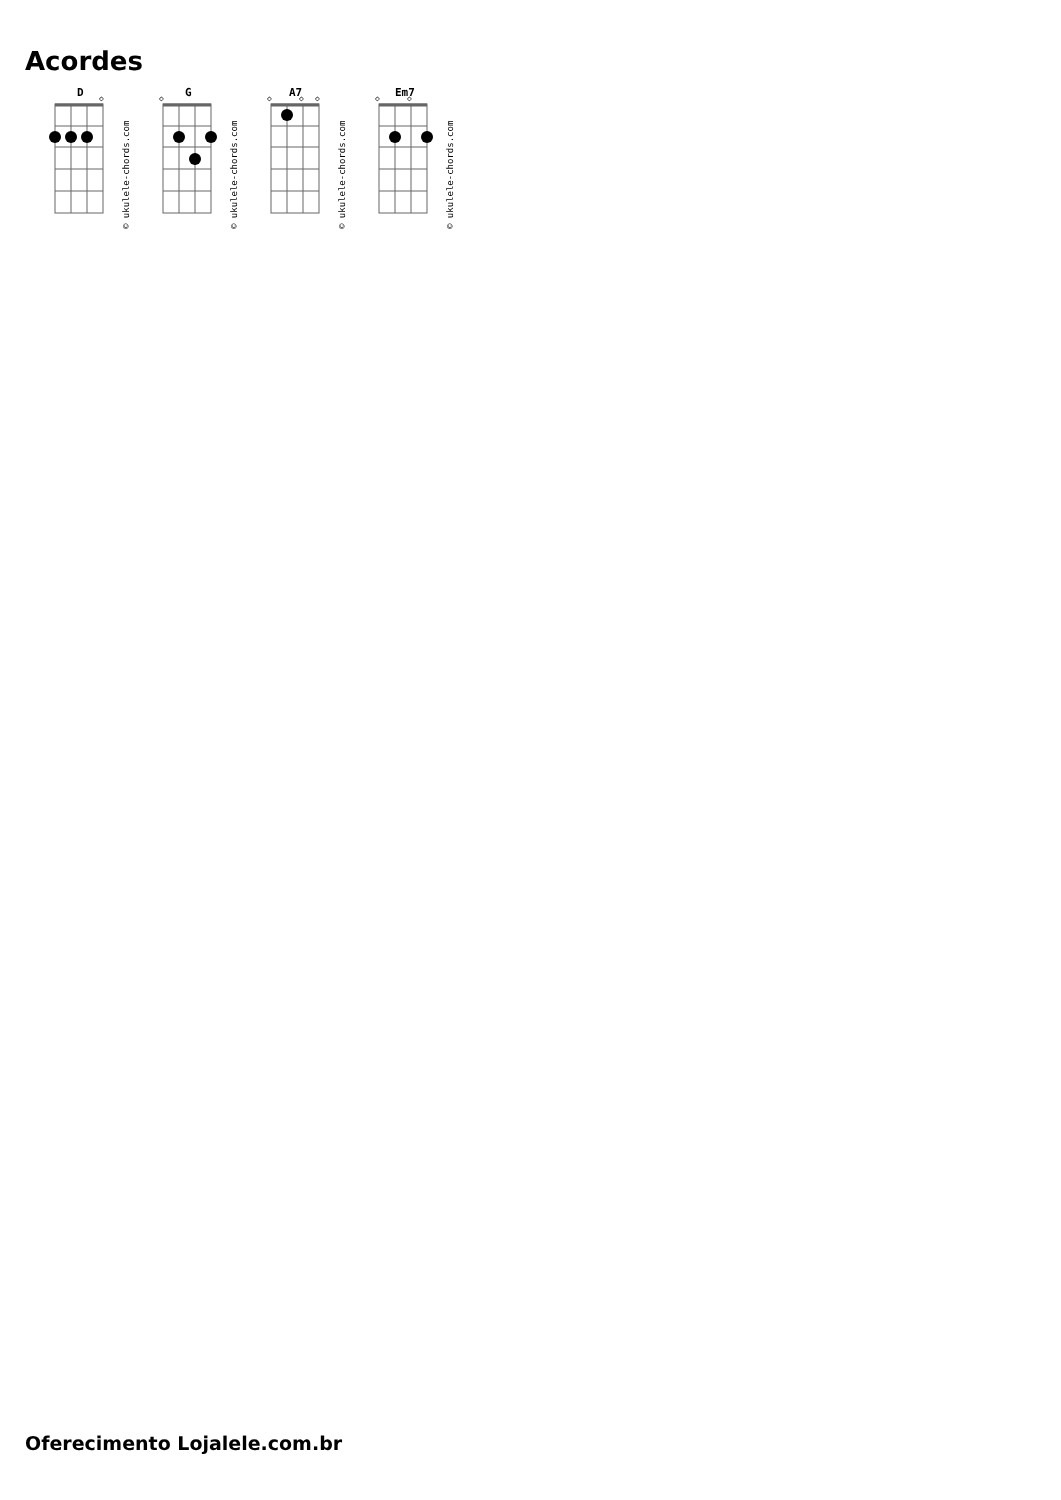Acordes
D
◇
© ukulele-chords.com
G
◇
© ukulele-chords.com
A7
◇
◇
◇
© ukulele-chords.com
Em7
◇
◇
© ukulele-chords.com
Oferecimento Lojalele.com.br